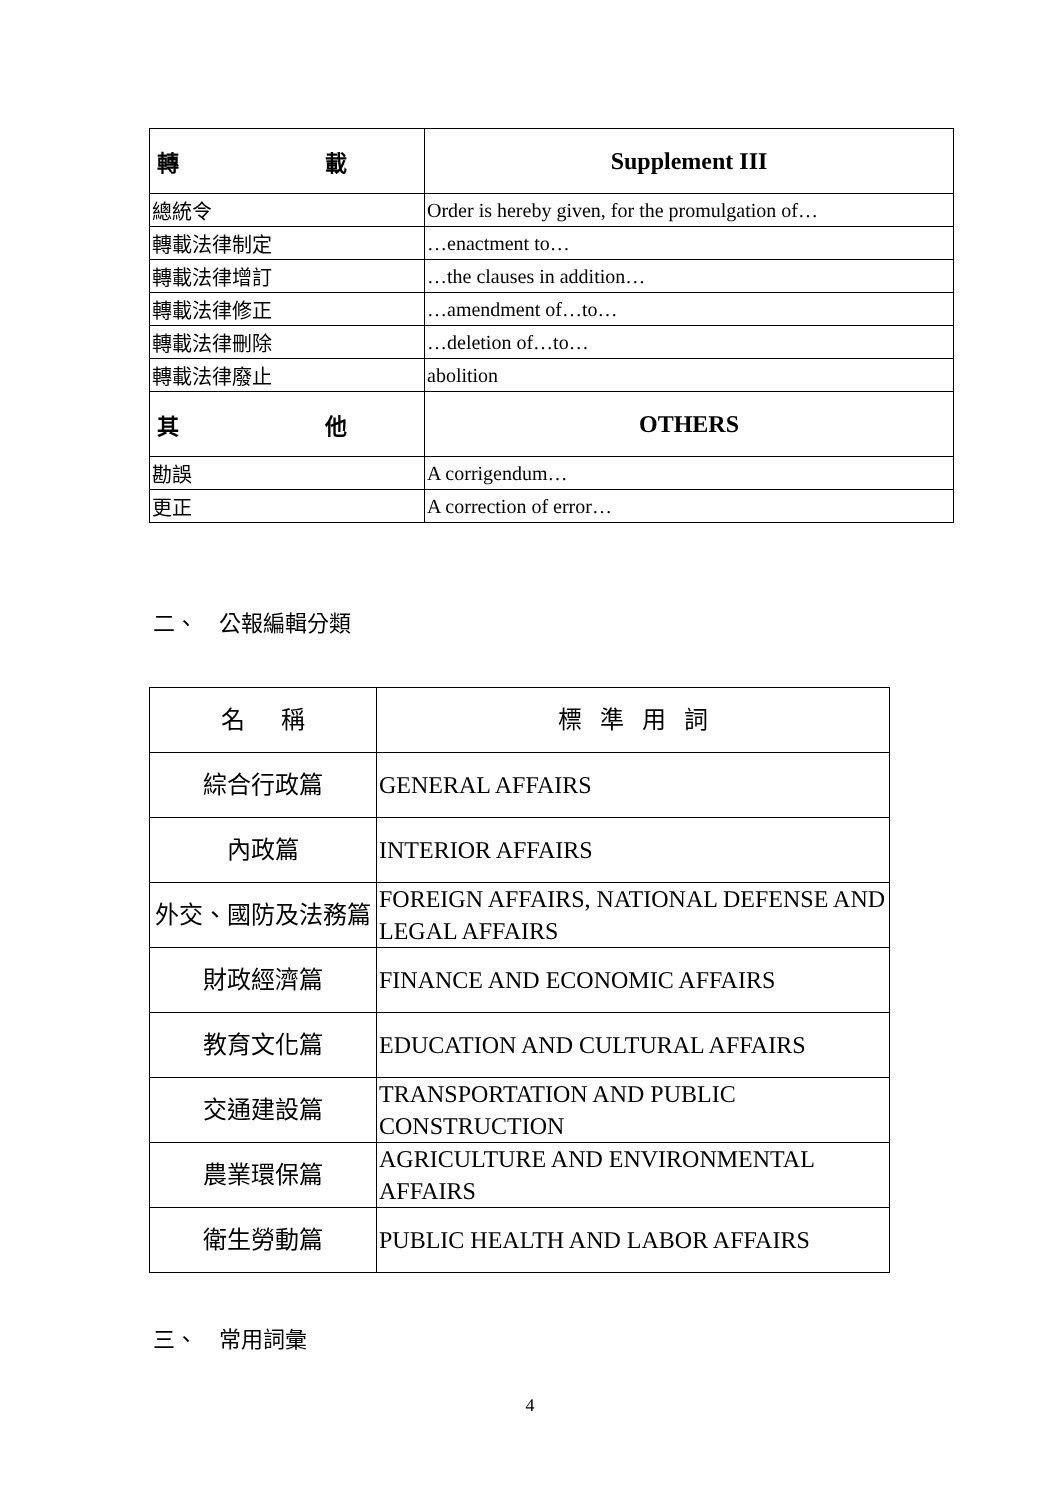| 轉 載 | Supplement III |
| 總統令 | Order is hereby given, for the promulgation of… |
| 轉載法律制定 | …enactment to… |
| 轉載法律增訂 | …the clauses in addition… |
| 轉載法律修正 | …amendment of…to… |
| 轉載法律刪除 | …deletion of…to… |
| 轉載法律廢止 | abolition |
| 其 他 | OTHERS |
| 勘誤 | A corrigendum… |
| 更正 | A correction of error… |
二、 公報編輯分類
| 名 稱 | 標 準 用 詞 |
| 綜合行政篇 | GENERAL AFFAIRS |
| 內政篇 | INTERIOR AFFAIRS |
| 外交、國防及法務篇 | FOREIGN AFFAIRS, NATIONAL DEFENSE AND LEGAL AFFAIRS |
| 財政經濟篇 | FINANCE AND ECONOMIC AFFAIRS |
| 教育文化篇 | EDUCATION AND CULTURAL AFFAIRS |
| 交通建設篇 | TRANSPORTATION AND PUBLIC CONSTRUCTION |
| 農業環保篇 | AGRICULTURE AND ENVIRONMENTAL AFFAIRS |
| 衛生勞動篇 | PUBLIC HEALTH AND LABOR AFFAIRS |
三、 常用詞彙
4